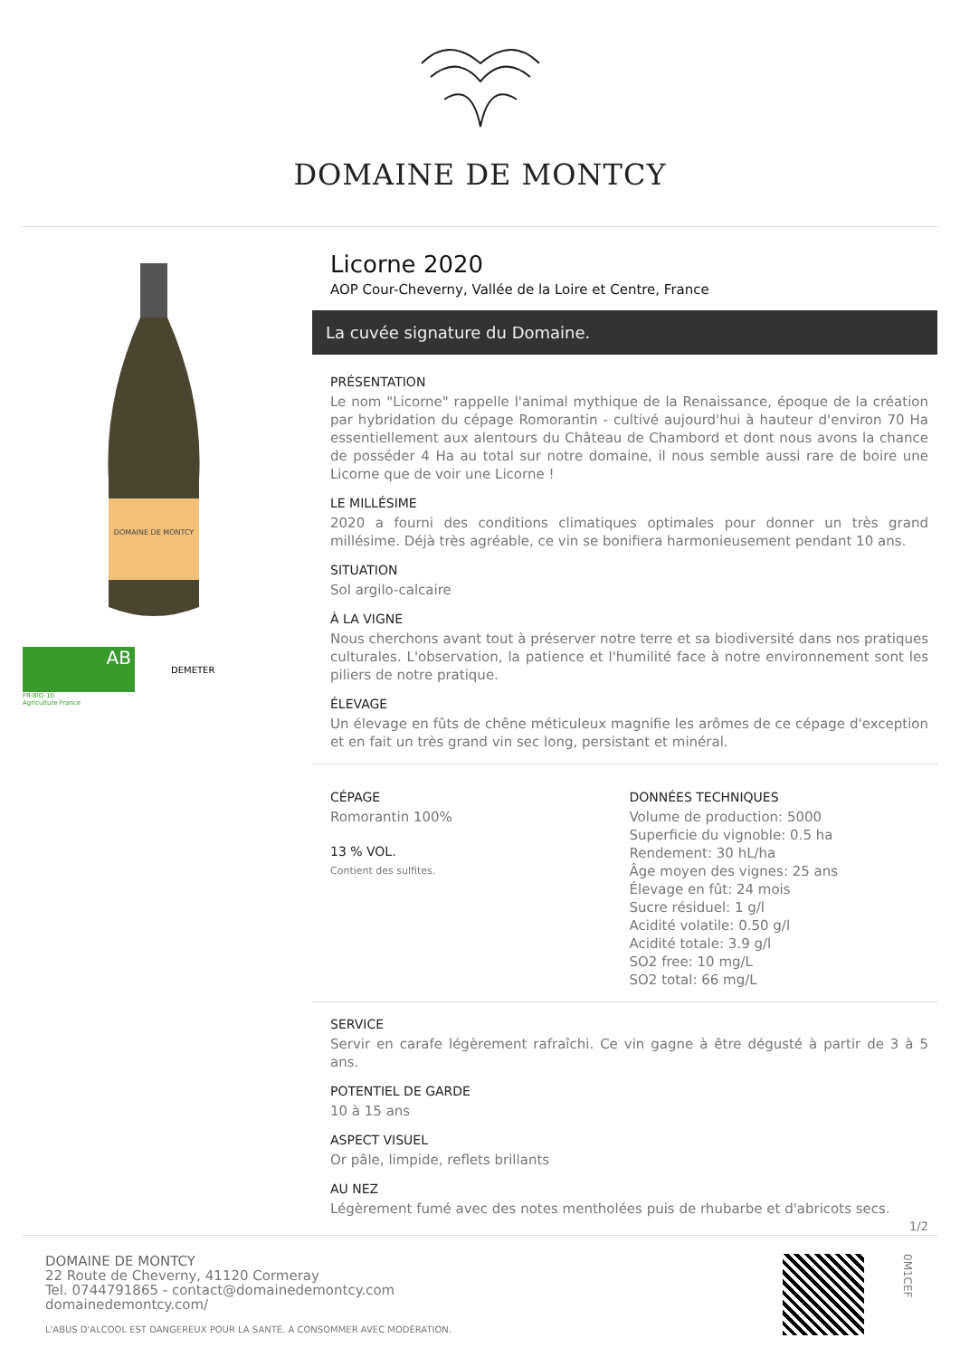DOMAINE DE MONTCY
DOMAINE DE MONTCY
AB
DEMETER
FR-BIO-10
Agriculture France
Licorne 2020
AOP Cour-Cheverny, Vallée de la Loire et Centre, France
La cuvée signature du Domaine.
PRÉSENTATION
Le nom "Licorne" rappelle l'animal mythique de la Renaissance, époque de la création par hybridation du cépage Romorantin - cultivé aujourd'hui à hauteur d'environ 70 Ha essentiellement aux alentours du Château de Chambord et dont nous avons la chance de posséder 4 Ha au total sur notre domaine, il nous semble aussi rare de boire une Licorne que de voir une Licorne !
LE MILLÉSIME
2020 a fourni des conditions climatiques optimales pour donner un très grand millésime. Déjà très agréable, ce vin se bonifiera harmonieusement pendant 10 ans.
SITUATION
Sol argilo-calcaire
À LA VIGNE
Nous cherchons avant tout à préserver notre terre et sa biodiversité dans nos pratiques culturales. L'observation, la patience et l'humilité face à notre environnement sont les piliers de notre pratique.
ÉLEVAGE
Un élevage en fûts de chêne méticuleux magnifie les arômes de ce cépage d'exception et en fait un très grand vin sec long, persistant et minéral.
CÉPAGE
Romorantin 100%
13 % VOL.
Contient des sulfites.
DONNÉES TECHNIQUES
Volume de production: 5000
Superficie du vignoble: 0.5 ha
Rendement: 30 hL/ha
Âge moyen des vignes: 25 ans
Élevage en fût: 24 mois
Sucre résiduel: 1 g/l
Acidité volatile: 0.50 g/l
Acidité totale: 3.9 g/l
SO2 free: 10 mg/L
SO2 total: 66 mg/L
SERVICE
Servir en carafe légèrement rafraîchi. Ce vin gagne à être dégusté à partir de 3 à 5 ans.
POTENTIEL DE GARDE
10 à 15 ans
ASPECT VISUEL
Or pâle, limpide, reflets brillants
AU NEZ
Légèrement fumé avec des notes mentholées puis de rhubarbe et d'abricots secs.
1/2
DOMAINE DE MONTCY
22 Route de Cheverny, 41120 Cormeray
Tel. 0744791865 - contact@domainedemontcy.com
domainedemontcy.com/
L'ABUS D'ALCOOL EST DANGEREUX POUR LA SANTÉ. A CONSOMMER AVEC MODÉRATION.
0M1CEF